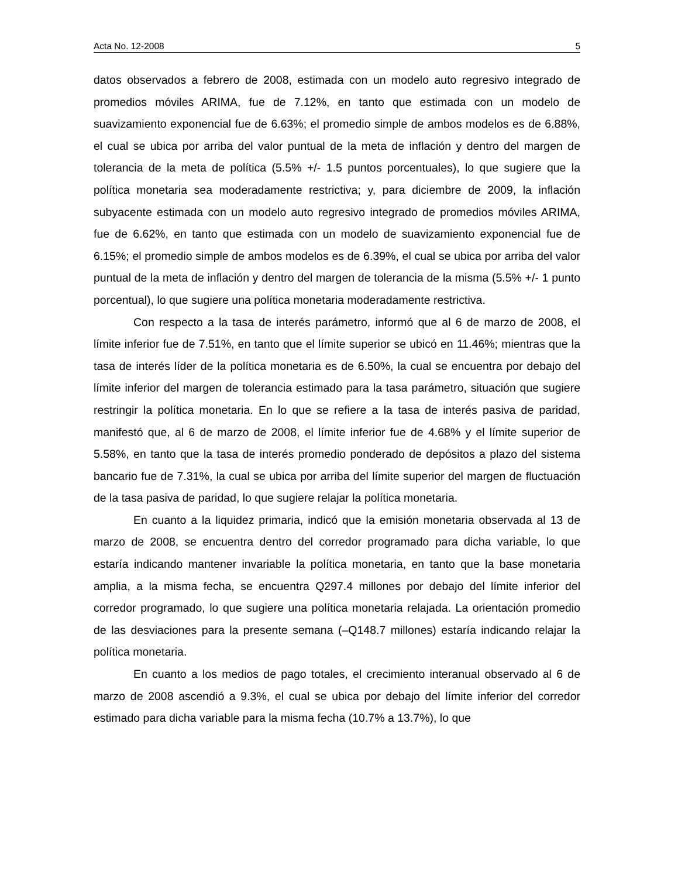Acta No. 12-2008 5
datos observados a febrero de 2008, estimada con un modelo auto regresivo integrado de promedios móviles ARIMA, fue de 7.12%, en tanto que estimada con un modelo de suavizamiento exponencial fue de 6.63%; el promedio simple de ambos modelos es de 6.88%, el cual se ubica por arriba del valor puntual de la meta de inflación y dentro del margen de tolerancia de la meta de política (5.5% +/- 1.5 puntos porcentuales), lo que sugiere que la política monetaria sea moderadamente restrictiva; y, para diciembre de 2009, la inflación subyacente estimada con un modelo auto regresivo integrado de promedios móviles ARIMA, fue de 6.62%, en tanto que estimada con un modelo de suavizamiento exponencial fue de 6.15%; el promedio simple de ambos modelos es de 6.39%, el cual se ubica por arriba del valor puntual de la meta de inflación y dentro del margen de tolerancia de la misma (5.5% +/- 1 punto porcentual), lo que sugiere una política monetaria moderadamente restrictiva.
Con respecto a la tasa de interés parámetro, informó que al 6 de marzo de 2008, el límite inferior fue de 7.51%, en tanto que el límite superior se ubicó en 11.46%; mientras que la tasa de interés líder de la política monetaria es de 6.50%, la cual se encuentra por debajo del límite inferior del margen de tolerancia estimado para la tasa parámetro, situación que sugiere restringir la política monetaria. En lo que se refiere a la tasa de interés pasiva de paridad, manifestó que, al 6 de marzo de 2008, el límite inferior fue de 4.68% y el límite superior de 5.58%, en tanto que la tasa de interés promedio ponderado de depósitos a plazo del sistema bancario fue de 7.31%, la cual se ubica por arriba del límite superior del margen de fluctuación de la tasa pasiva de paridad, lo que sugiere relajar la política monetaria.
En cuanto a la liquidez primaria, indicó que la emisión monetaria observada al 13 de marzo de 2008, se encuentra dentro del corredor programado para dicha variable, lo que estaría indicando mantener invariable la política monetaria, en tanto que la base monetaria amplia, a la misma fecha, se encuentra Q297.4 millones por debajo del límite inferior del corredor programado, lo que sugiere una política monetaria relajada. La orientación promedio de las desviaciones para la presente semana (–Q148.7 millones) estaría indicando relajar la política monetaria.
En cuanto a los medios de pago totales, el crecimiento interanual observado al 6 de marzo de 2008 ascendió a 9.3%, el cual se ubica por debajo del límite inferior del corredor estimado para dicha variable para la misma fecha (10.7% a 13.7%), lo que